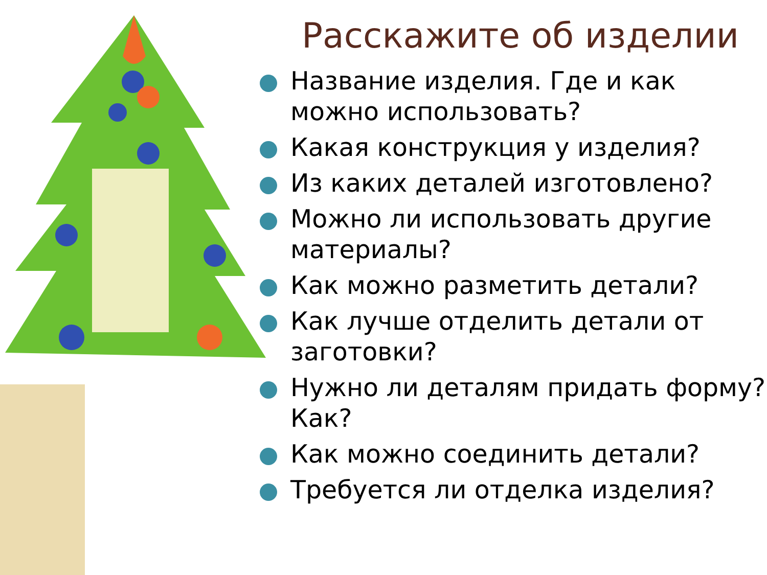Расскажите об изделии
Название изделия. Где и как можно использовать?
Какая конструкция у изделия?
Из каких деталей изготовлено?
Можно ли использовать другие материалы?
Как можно разметить детали?
Как лучше отделить детали от заготовки?
Нужно ли деталям придать форму? Как?
Как можно соединить детали?
Требуется ли отделка изделия?